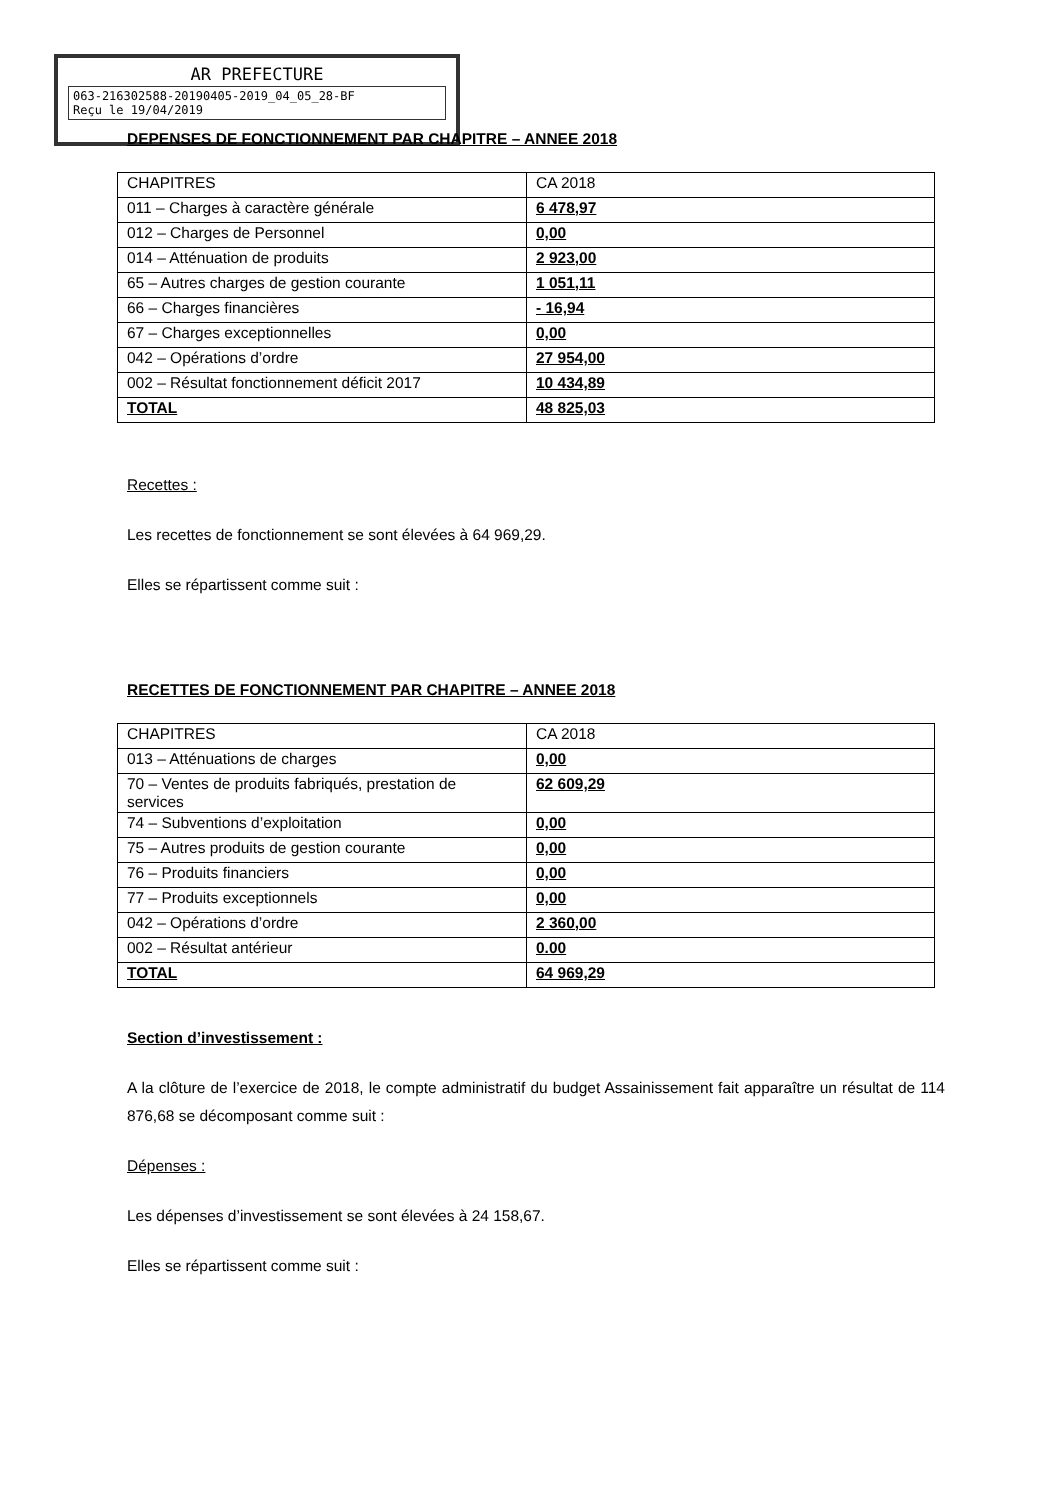AR PREFECTURE
063-216302588-20190405-2019_04_05_28-BF
Reçu le 19/04/2019
DEPENSES DE FONCTIONNEMENT PAR CHAPITRE – ANNEE 2018
| CHAPITRES | CA 2018 |
| 011 – Charges à caractère générale | 6 478,97 |
| 012 – Charges de Personnel | 0,00 |
| 014 – Atténuation de produits | 2 923,00 |
| 65 – Autres charges de gestion courante | 1 051,11 |
| 66 – Charges financières | - 16,94 |
| 67 – Charges exceptionnelles | 0,00 |
| 042 – Opérations d’ordre | 27 954,00 |
| 002 – Résultat fonctionnement déficit 2017 | 10 434,89 |
| TOTAL | 48 825,03 |
Recettes :
Les recettes de fonctionnement se sont élevées à 64 969,29.
Elles se répartissent comme suit :
RECETTES DE FONCTIONNEMENT PAR CHAPITRE – ANNEE 2018
| CHAPITRES | CA 2018 |
| 013 – Atténuations de charges | 0,00 |
| 70 – Ventes de produits fabriqués, prestation de services | 62 609,29 |
| 74 – Subventions d’exploitation | 0,00 |
| 75 – Autres produits de gestion courante | 0,00 |
| 76 – Produits financiers | 0,00 |
| 77 – Produits exceptionnels | 0,00 |
| 042 – Opérations d’ordre | 2 360,00 |
| 002 – Résultat antérieur | 0.00 |
| TOTAL | 64 969,29 |
Section d’investissement :
A la clôture de l’exercice de 2018, le compte administratif du budget Assainissement fait apparaître un résultat de 114 876,68 se décomposant comme suit :
Dépenses :
Les dépenses d’investissement se sont élevées à 24 158,67.
Elles se répartissent comme suit :